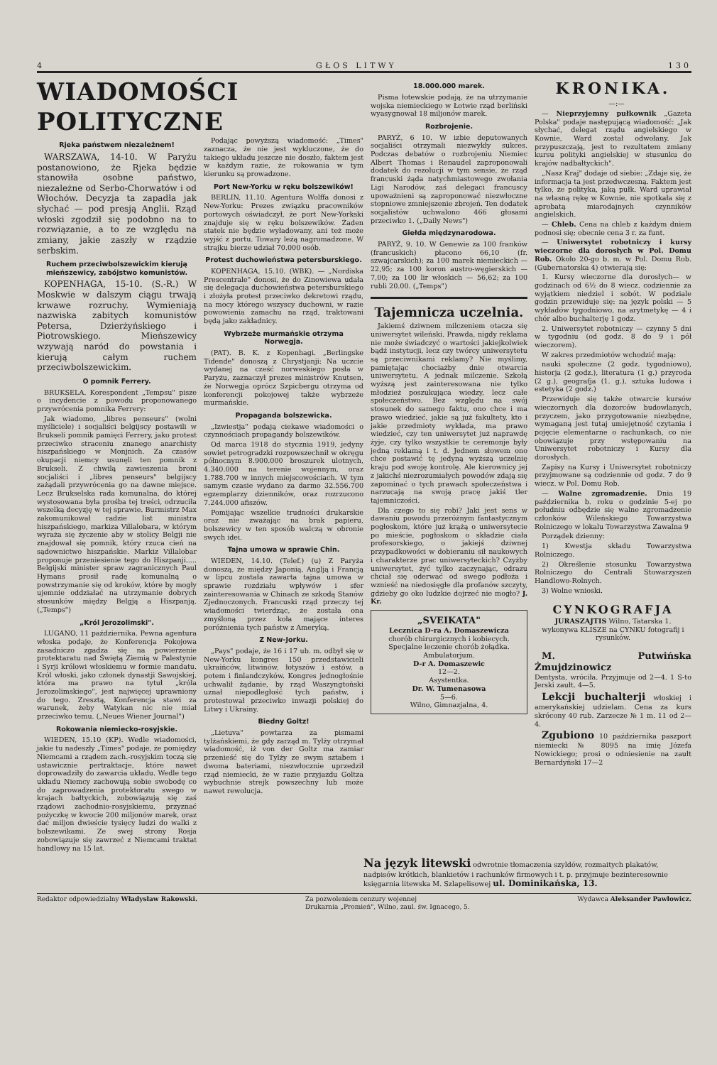4 GŁOS LITWY 130
WIADOMOŚCI POLITYCZNE
Rjeka państwem niezależnem!
WARSZAWA, 14-10. W Paryżu postanowiono, że Rjeka będzie stanowiła osobne państwo, niezależne od Serbo-Chorwatów i od Włochów. Decyzja ta zapadła jak słychać — pod presją Anglii. Rząd włoski zgodził się podobno na to rozwiązanie, a to ze względu na zmiany, jakie zaszły w rządzie serbskim.
Ruchem przeciwbolszewickim kierują mieńszewicy, zabójstwo komunistów.
KOPENHAGA, 15-10. (S.-R.) W Moskwie w dalszym ciągu trwają krwawe rozruchy. Wymieniają nazwiska zabitych komunistów Petersa, Dzierżyńskiego i Piotrowskiego. Mieńszewicy wzywają naród do powstania i kierują całym ruchem przeciwbolszewickim.
O pomnik Ferrery.
BRUKSELA. Korespondent „Tempsu" pisze o incydencie z powodu proponowanego przywrócenia pomnika Ferrery:
Jak wiadomo, „libres penseurs" (wolni myśliciele) i socjaliści belgijscy postawili w Brukseli pomnik pamięci Ferrery, jako protest przeciwko straceniu znanego anarchisty hiszpańskiego w Monjnich. Za czasów okupacji niemcy usunęli ten pomnik z Brukseli. Z chwilą zawieszenia broni socjaliści i „libres penseurs" belgijscy zażądali przywrócenia go na dawne miejsce. Lecz Brukselska rada komunalna, do której wystosowana była prośba tej treści, odrzuciła wszelką decyzję w tej sprawie. Burmistrz Max zakomunikował radzie list ministra hiszpańskiego, markiza Villalobara, w którym wyraża się życzenie aby w stolicy Belgji nie znajdował się pomnik, który rzuca cień na sądownictwo hiszpańskie. Markiz Villalobar proponuje przeniesienie tego do Hiszpanji..... Belgijski minister spraw zagranicznych Paul Hymans prosił radę komunalną o powstrzymanie się od kroków, które by mogły ujemnie oddziałać na utrzymanie dobrych stosunków między Belgją a Hiszpanją. („Temps")
„Król Jerozolimski".
LUGANO, 11 października. Pewna agentura włoska podaje, że Konferencja Pokojowa zasadniczo zgadza się na powierzenie protektaratu nad Świętą Ziemią w Palestynie i Syrji królowi włoskiemu w formie mandatu. Król włoski, jako członek dynastji Sawojskiej, która ma prawo na tytuł „króla Jerozolimskiego", jest najwięcej uprawniony do tego. Zresztą, Konferencja stawi za warunek, żeby Watykan nic nie miał przeciwko temu. („Neues Wiener Journal")
Rokowania niemiecko-rosyjskie.
WIEDEN, 15.10 (KP). Wedle wiadomości, jakie tu nadeszły „Times" podaje, że pomiędzy Niemcami a rządem zach.-rosyjskim toczą się ustawicznie pertraktacje, które nawet doprowadziły do zawarcia układu. Wedle tego układu Niemcy zachowują sobie swobodę co do zaprowadzenia protektoratu swego w krajach bałtyckich, zobowiązują się zaś rządowi zachodnio-rosyjskiemu, przyznać pożyczkę w kwocie 200 miljonów marek, oraz dać miljon dwieście tysięcy ludzi do walki z bolszewikami. Ze swej strony Rosja zobowiązuje się zawrzeć z Niemcami traktat handlowy na 15 lat.
Podając powyższą wiadomość: „Times" zaznacza, że nie jest wykluczone, że do takiego układu jeszcze nie doszło, faktem jest w każdym razie, że rokowania w tym kierunku są prowadzone.
Port New-Yorku w ręku bolszewików!
BERLIN, 11.10. Agentura Wolffa donosi z New-Yorku: Prezes związku pracowników portowych oświadczył, że port New-Yorkski znajduje się w ręku bolszewików. Żaden statek nie będzie wyładowany, ani też może wyjść z portu. Towary leżą nagromadzone. W strajku bierze udział 70.000 osób.
Protest duchowieństwa petersburskiego.
KOPENHAGA, 15.10. (WBK). — „Nordiska Prescentrale" donosi, że do Zinowiewa udała się delegacja duchowieństwa petersburskiego i złożyła protest przeciwko dekretowi rządu, na mocy którego wszyscy duchowni, w razie powowienia zamachu na rząd, traktowani będą jako zakładnicy.
Wybrzeże murmańskie otrzyma Norwegja.
(PAT). B. K. z Kopenhagi. „Berlingske Tidende" donoszą z Chrystjanji: Na uczcie wydanej na cześć norweskiego posła w Paryżu, zaznaczył prezes ministrów Knutsen, że Norwegja oprócz Szpicbergu otrzyma od konferencji pokojowej także wybrzeże murmańskie.
Propaganda bolszewicka.
„Izwiestja" podają ciekawe wiadomości o czynnościach propagandy bolszewików.
Od marca 1918 do stycznia 1919, jedyny sowiet petrogradzki rozpowszechnił w okręgu północnym 8.900.000 broszurek ulotnych, 4.340.000 na terenie wojennym, oraz 1.788.700 w innych miejscowościach. W tym samym czasie wydano za darmo 32.556.700 egzemplarzy dzienników, oraz rozrzucono 7.244.000 afiszów.
Pomijając wszelkie trudności drukarskie oraz nie zważając na brak papieru, bolszewicy w ten sposób walczą w obronie swych idei.
Tajna umowa w sprawie Chin.
WIEDEN, 14.10. (Telef.) (u) Z Paryża donoszą, że między Japonią, Anglją i Francją w lipcu została zawarta tajna umowa w sprawie rozdziału wpływów i sfer zainteresowania w Chinach ze szkodą Stanów Zjednoczonych. Francuski rząd przeczy tej wiadomości twierdząc, że została ona zmyśloną przez koła mające interes poróżnienia tych państw z Ameryką.
Z New-Jorku.
„Pays" podaje, że 16 i 17 ub. m. odbył się w New-Yorku kongres 150 przedstawicieli ukraińców, litwinów, łotyszów i estów, a potem i finlandczyków. Kongres jednogłośnie uchwalił żądanie, by rząd Waszyngtoński uznał niepodległość tych państw, i protestował przeciwko inwazji polskiej do Litwy i Ukrainy.
Biedny Goltz!
„Lietuva" powtarza za pismami tylżańskiemi, że gdy zarząd m. Tylży otrzymał wiadomość, iż von der Goltz ma zamiar przenieść się do Tylży ze swym sztabem i dwoma bateriami, niezwłocznie uprzedził rząd niemiecki, że w razie przyjazdu Goltza wybuchnie strejk powszechny lub może nawet rewolucja.
18.000.000 marek.
Pisma łotewskie podają, że na utrzymanie wojska niemieckiego w Łotwie rząd berliński wyasygnował 18 miljonów marek.
Rozbrojenie.
PARYŻ, 6 10. W izbie deputowanych socjaliści otrzymali niezwykły sukces. Podczas debatów o rozbrojeniu Niemiec Albert Thomas i Renaudel zaproponowali dodatek do rezolucji w tym sensie, że rząd francuski żąda natychmiastowego zwołania Ligi Narodów, zaś delegaci francuscy upoważnieni są zaproponować niezwłoczne stopniowe zmniejszenie zbrojeń. Ten dodatek socjalistów uchwalono 466 głosami przeciwko 1. („Daily News")
Giełda międzynarodowa.
PARYŻ, 9. 10. W Genewie za 100 franków (francuskich) płacono 66,10 (fr. szwajcarskich); za 100 marek niemieckich — 22,95; za 100 koron austro-węgierskich — 7,00; za 100 lir włoskich — 56,62; za 100 rubli 20.00. („Temps")
Tajemnicza uczelnia.
Jakiemś dziwnem milczeniem otacza się uniwersytet wileński. Prawda, nigdy reklama nie może świadczyć o wartości jakiejkolwiek bądź instytucji, lecz czy twórcy uniwersytetu są przeciwnikami reklamy? Nie myślimy, pamiętając chociażby dnie otwarcia uniwersytetu. A jednak milczenie. Szkołą wyższą jest zainteresowana nie tylko młodzież poszukująca wiedzy, lecz całe społeczeństwo. Bez względu na swój stosunek do samego faktu, ono chce i ma prawo wiedzieć, jakie są już fakultety, kto i jakie przedmioty wykłada, ma prawo wiedzieć, czy ten uniwersytet już naprawdę żyje, czy tylko wszystkie te ceremonje były jedną reklamą i t. d. Jednem słowem ono chce postawić tę jedyną wyższą uczelnię kraju pod swoję kontrolę. Ale kierownicy jej z jakichś niezrozumiałych powodów zdają się zapominać o tych prawach społeczeństwa i narzucają na swoją pracę jakiś tler tajemniczości.
Dla czego to się robi? Jaki jest sens w dawaniu powodu przeróżnym fantastycznym pogłoskom, które już krążą o uniwersytecie po mieście, pogłoskom o składzie ciała profesorskiego, o jakiejś dziwnej przypadkowości w dobieraniu sił naukowych i charakterze prac uniwersyteckich? Czyżby uniwersytet, żyć tylko zaczynając, odrazu chciał się oderwać od swego podłoża i wznieść na niedosięgłe dla profanów szczyty, gdzieby go oko ludzkie dojrzeć nie mogło? J. Kr.
„SVEIKATA"
Lecznica D-ra A. Domaszewicza
chorób chirurgicznych i kobiecych.
Specjalne leczenie chorób żołądka.
Ambulatorjum.
D-r A. Domaszewic
12—2.
Asystentka.
Dr. W. Tumenasowa
5—6.
Wilno, Gimnazjalna, 4.
KRONIKA.
—:—
— Nieprzyjemny pułkownik „Gazeta Polska" podaje następującą wiadomość: „Jak słychać, delegat rządu angielskiego w Kownie, Ward został odwołany. Jak przypuszczają, jest to rezultatem zmiany kursu polityki angielskiej w stusunku do krajów nadbałtyckich".
„Nasz Kraj" dodaje od siebie: „Zdaje się, że informacja ta jest przedwczesną. Faktem jest tylko, że polityka, jaką pułk. Ward uprawiał na własną rękę w Kownie, nie spotkała się z aprobatą miarodajnych czynników angielskich.
— Chleb. Cena na chleb z każdym dniem podnosi się; obecnie cena 3 r. za funt.
— Uniwersytet robotniczy i kursy wieczorne dla dorosłych w Pol. Domu Rob. Około 20-go b. m. w Pol. Domu Rob. (Gubernatorska 4) otwierają się:
1. Kursy wieczorne dla dorosłych— w godzinach od 6½ do 8 wiecz. codziennie za wyjątkiem niedziel i sobót. W podziale godzin przewiduje się: na język polski — 5 wykładów tygodniowo, na arytmetykę — 4 i chór albo buchalterję 1 godz.
2. Uniwersytet robotniczy — czynny 5 dni w tygodniu (od godz. 8 do 9 i pół wieczorem).
W zakres przedmiotów wchodzić mają:
nauki społeczne (2 godz. tygodniowo), historja (2 godz.), literatura (1 g.) przyroda (2 g.), geografja (1. g.), sztuka ludowa i estetyka (2 godz.)
Przewiduje się także otwarcie kursów wieczornych dla dozorców budowlanych, przyczem, jako przygotowanie niezbędne, wymaganą jest tutaj umiejętność czytania i pojęcie elementarne o rachunkach, co nie obowiązuje przy wstępowaniu na Uniwersytet robotniczy i Kursy dla dorosłych.
Zapisy na Kursy i Uniwersytet robotniczy przyjmowane są codziennie od godz. 7 do 9 wiecz. w Pol. Domu Rob.
— Walne zgromadzenie. Dnia 19 października b. roku o godzinie 5-ej po południu odbędzie się walne zgromadzenie członków Wileńskiego Towarzystwa Rolniczego w lokalu Towarzystwa Zawalna 9
Porządek dzienny:
1) Kwestja składu Towarzystwa Rolniczego.
2) Określenie stosunku Towarzystwa Rolniczego do Centrali Stowarzyszeń Handlowo-Rolnych.
3) Wolne wnioski.
CYNKOGRAFJA
JURASZAJTIS Wilno, Tatarska 1.
wykonywa KLISZE na CYNKU fotografij i rysunków.
M. Putwińska Żmujdzinowicz
Dentysta, wróciła. Przyjmuje od 2—4. 1 S-to Jerski zaułt. 4—5.
Lekcji buchalterji włoskiej i amerykańskiej udzielam. Cena za kurs skrócony 40 rub. Zarzecze № 1 m. 11 od 2—4.
Zgubiono 10 października paszport niemiecki № 8095 na imię Józefa Nowickiego; prosi o odniesienie na zaułt Bernardyński 17—2
Na język litewski odwrotnie tłomaczenia szyldów, rozmaitych plakatów, nadpisów krótkich, blankietów i rachunków firmowych i t. p. przyjmuje bezinteresownie księgarnia litewska M. Szlapelisowej ul. Dominikańska, 13.
Redaktor odpowiedzialny Władysław Rakowski. Za pozwoleniem cenzury wojennej
Drukarnia „Promień", Wilno, zaul. św. Ignacego, 5. Wydawca Aleksander Pawłowicz.